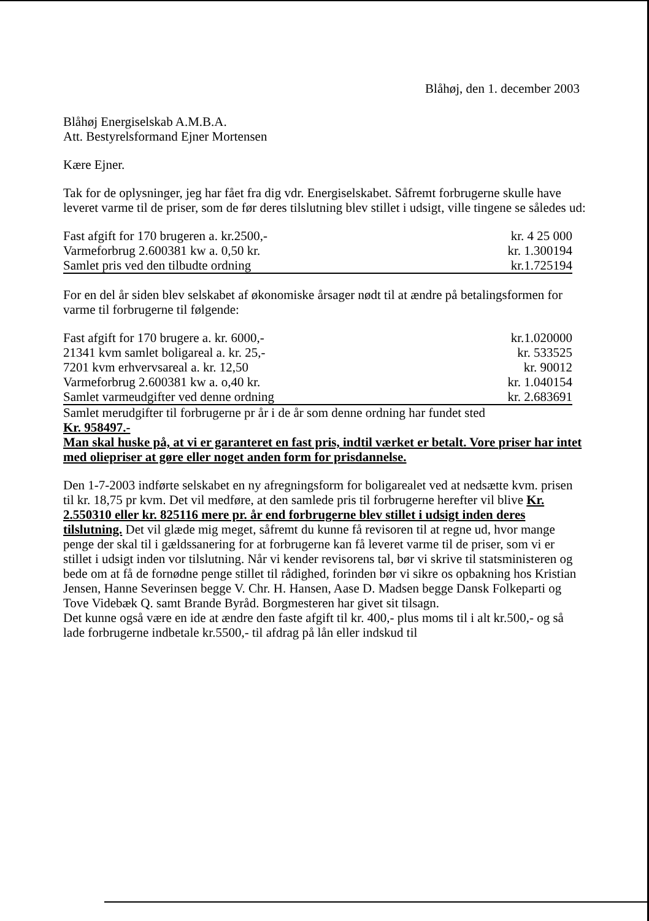Blåhøj, den 1. december 2003
Blåhøj Energiselskab A.M.B.A.
Att. Bestyrelsformand Ejner Mortensen
Kære Ejner.
Tak for de oplysninger, jeg har fået fra dig vdr. Energiselskabet. Såfremt forbrugerne skulle have leveret varme til de priser, som de før deres tilslutning blev stillet i udsigt, ville tingene se således ud:
| Fast afgift for 170 brugeren a. kr.2500,- | kr. 4 25 000 |
| Varmeforbrug 2.600381 kw a. 0,50 kr. | kr. 1.300194 |
| Samlet pris ved den tilbudte ordning | kr.1.725194 |
For en del år siden blev selskabet af økonomiske årsager nødt til at ændre på betalingsformen for varme til forbrugerne til følgende:
| Fast afgift for 170 brugere a. kr. 6000,- | kr.1.020000 |
| 21341 kvm samlet boligareal a. kr. 25,- | kr. 533525 |
| 7201 kvm erhvervsareal a. kr. 12,50 | kr. 90012 |
| Varmeforbrug 2.600381 kw a. o,40 kr. | kr. 1.040154 |
| Samlet varmeudgifter ved denne ordning | kr. 2.683691 |
Samlet merudgifter til forbrugerne pr år i de år som denne ordning har fundet sted
Kr. 958497.-
Man skal huske på, at vi er garanteret en fast pris, indtil værket er betalt. Vore priser har intet med oliepriser at gøre eller noget anden form for prisdannelse.
Den 1-7-2003 indførte selskabet en ny afregningsform for boligarealet ved at nedsætte kvm. prisen til kr. 18,75 pr kvm. Det vil medføre, at den samlede pris til forbrugerne herefter vil blive Kr. 2.550310 eller kr. 825116 mere pr. år end forbrugerne blev stillet i udsigt inden deres tilslutning. Det vil glæde mig meget, såfremt du kunne få revisoren til at regne ud, hvor mange penge der skal til i gældssanering for at forbrugerne kan få leveret varme til de priser, som vi er stillet i udsigt inden vor tilslutning. Når vi kender revisorens tal, bør vi skrive til statsministeren og bede om at få de fornødne penge stillet til rådighed, forinden bør vi sikre os opbakning hos Kristian Jensen, Hanne Severinsen begge V. Chr. H. Hansen, Aase D. Madsen begge Dansk Folkeparti og Tove Videbæk Q. samt Brande Byråd. Borgmesteren har givet sit tilsagn.
Det kunne også være en ide at ændre den faste afgift til kr. 400,- plus moms til i alt kr.500,- og så lade forbrugerne indbetale kr.5500,- til afdrag på lån eller indskud til